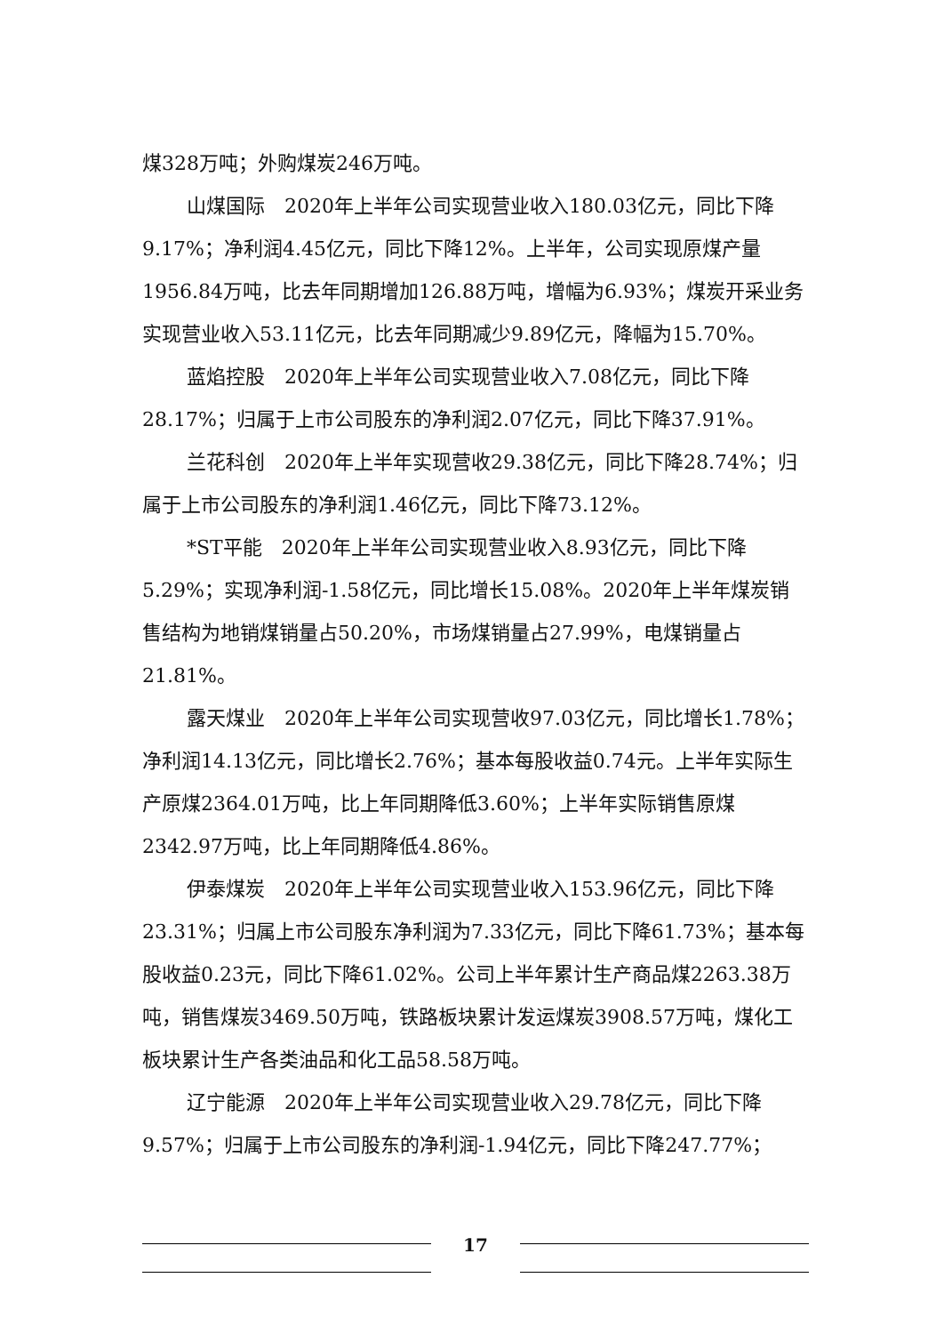煤328万吨；外购煤炭246万吨。
山煤国际　2020年上半年公司实现营业收入180.03亿元，同比下降9.17%；净利润4.45亿元，同比下降12%。上半年，公司实现原煤产量1956.84万吨，比去年同期增加126.88万吨，增幅为6.93%；煤炭开采业务实现营业收入53.11亿元，比去年同期减少9.89亿元，降幅为15.70%。
蓝焰控股　2020年上半年公司实现营业收入7.08亿元，同比下降28.17%；归属于上市公司股东的净利润2.07亿元，同比下降37.91%。
兰花科创　2020年上半年实现营收29.38亿元，同比下降28.74%；归属于上市公司股东的净利润1.46亿元，同比下降73.12%。
*ST平能　2020年上半年公司实现营业收入8.93亿元，同比下降5.29%；实现净利润-1.58亿元，同比增长15.08%。2020年上半年煤炭销售结构为地销煤销量占50.20%，市场煤销量占27.99%，电煤销量占21.81%。
露天煤业　2020年上半年公司实现营收97.03亿元，同比增长1.78%；净利润14.13亿元，同比增长2.76%；基本每股收益0.74元。上半年实际生产原煤2364.01万吨，比上年同期降低3.60%；上半年实际销售原煤2342.97万吨，比上年同期降低4.86%。
伊泰煤炭　2020年上半年公司实现营业收入153.96亿元，同比下降23.31%；归属上市公司股东净利润为7.33亿元，同比下降61.73%；基本每股收益0.23元，同比下降61.02%。公司上半年累计生产商品煤2263.38万吨，销售煤炭3469.50万吨，铁路板块累计发运煤炭3908.57万吨，煤化工板块累计生产各类油品和化工品58.58万吨。
辽宁能源　2020年上半年公司实现营业收入29.78亿元，同比下降9.57%；归属于上市公司股东的净利润-1.94亿元，同比下降247.77%；
17